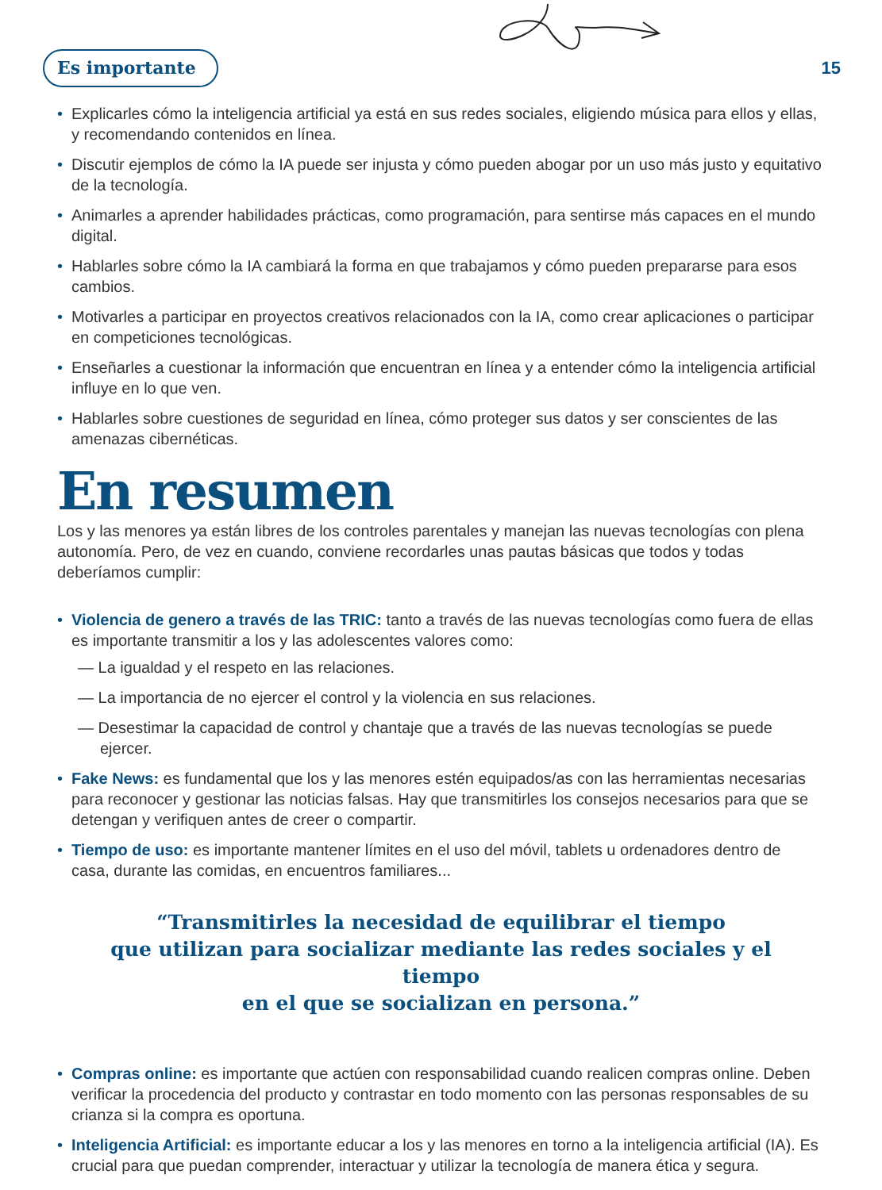Es importante 15
• Explicarles cómo la inteligencia artificial ya está en sus redes sociales, eligiendo música para ellos y ellas, y recomendando contenidos en línea.
• Discutir ejemplos de cómo la IA puede ser injusta y cómo pueden abogar por un uso más justo y equitativo de la tecnología.
• Animarles a aprender habilidades prácticas, como programación, para sentirse más capaces en el mundo digital.
• Hablarles sobre cómo la IA cambiará la forma en que trabajamos y cómo pueden prepararse para esos cambios.
• Motivarles a participar en proyectos creativos relacionados con la IA, como crear aplicaciones o participar en competiciones tecnológicas.
• Enseñarles a cuestionar la información que encuentran en línea y a entender cómo la inteligencia artificial influye en lo que ven.
• Hablarles sobre cuestiones de seguridad en línea, cómo proteger sus datos y ser conscientes de las amenazas cibernéticas.
En resumen
Los y las menores ya están libres de los controles parentales y manejan las nuevas tecnologías con plena autonomía. Pero, de vez en cuando, conviene recordarles unas pautas básicas que todos y todas deberíamos cumplir:
• Violencia de genero a través de las TRIC: tanto a través de las nuevas tecnologías como fuera de ellas es importante transmitir a los y las adolescentes valores como:
— La igualdad y el respeto en las relaciones.
— La importancia de no ejercer el control y la violencia en sus relaciones.
— Desestimar la capacidad de control y chantaje que a través de las nuevas tecnologías se puede ejercer.
• Fake News: es fundamental que los y las menores estén equipados/as con las herramientas necesarias para reconocer y gestionar las noticias falsas. Hay que transmitirles los consejos necesarios para que se detengan y verifiquen antes de creer o compartir.
• Tiempo de uso: es importante mantener límites en el uso del móvil, tablets u ordenadores dentro de casa, durante las comidas, en encuentros familiares...
“Transmitirles la necesidad de equilibrar el tiempo
que utilizan para socializar mediante las redes sociales y el tiempo
en el que se socializan en persona.”
• Compras online: es importante que actúen con responsabilidad cuando realicen compras online. Deben verificar la procedencia del producto y contrastar en todo momento con las personas responsables de su crianza si la compra es oportuna.
• Inteligencia Artificial: es importante educar a los y las menores en torno a la inteligencia artificial (IA). Es crucial para que puedan comprender, interactuar y utilizar la tecnología de manera ética y segura.